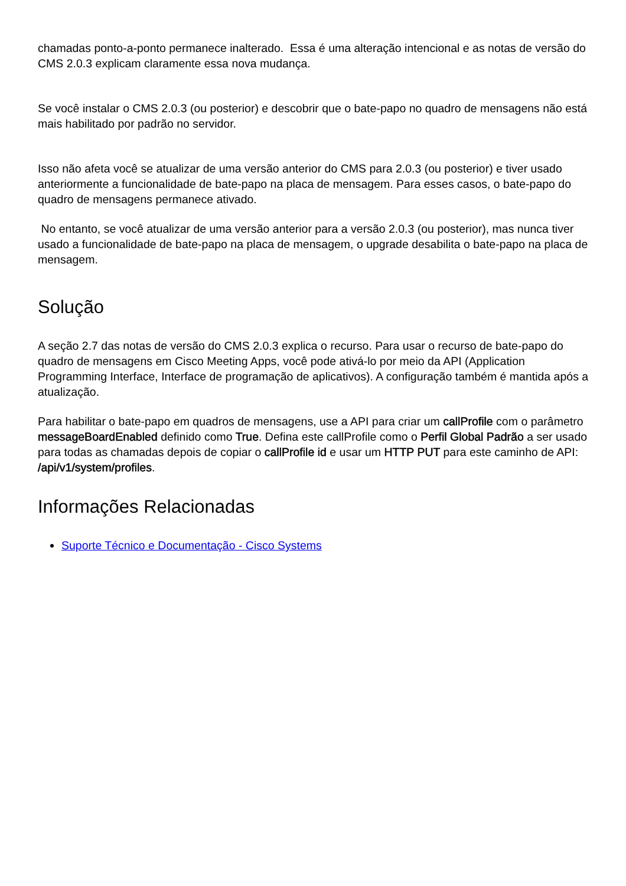chamadas ponto-a-ponto permanece inalterado. Essa é uma alteração intencional e as notas de versão do CMS 2.0.3 explicam claramente essa nova mudança.
Se você instalar o CMS 2.0.3 (ou posterior) e descobrir que o bate-papo no quadro de mensagens não está mais habilitado por padrão no servidor.
Isso não afeta você se atualizar de uma versão anterior do CMS para 2.0.3 (ou posterior) e tiver usado anteriormente a funcionalidade de bate-papo na placa de mensagem. Para esses casos, o bate-papo do quadro de mensagens permanece ativado.
No entanto, se você atualizar de uma versão anterior para a versão 2.0.3 (ou posterior), mas nunca tiver usado a funcionalidade de bate-papo na placa de mensagem, o upgrade desabilita o bate-papo na placa de mensagem.
Solução
A seção 2.7 das notas de versão do CMS 2.0.3 explica o recurso. Para usar o recurso de bate-papo do quadro de mensagens em Cisco Meeting Apps, você pode ativá-lo por meio da API (Application Programming Interface, Interface de programação de aplicativos). A configuração também é mantida após a atualização.
Para habilitar o bate-papo em quadros de mensagens, use a API para criar um callProfile com o parâmetro messageBoardEnabled definido como True. Defina este callProfile como o Perfil Global Padrão a ser usado para todas as chamadas depois de copiar o callProfile id e usar um HTTP PUT para este caminho de API: /api/v1/system/profiles.
Informações Relacionadas
Suporte Técnico e Documentação - Cisco Systems